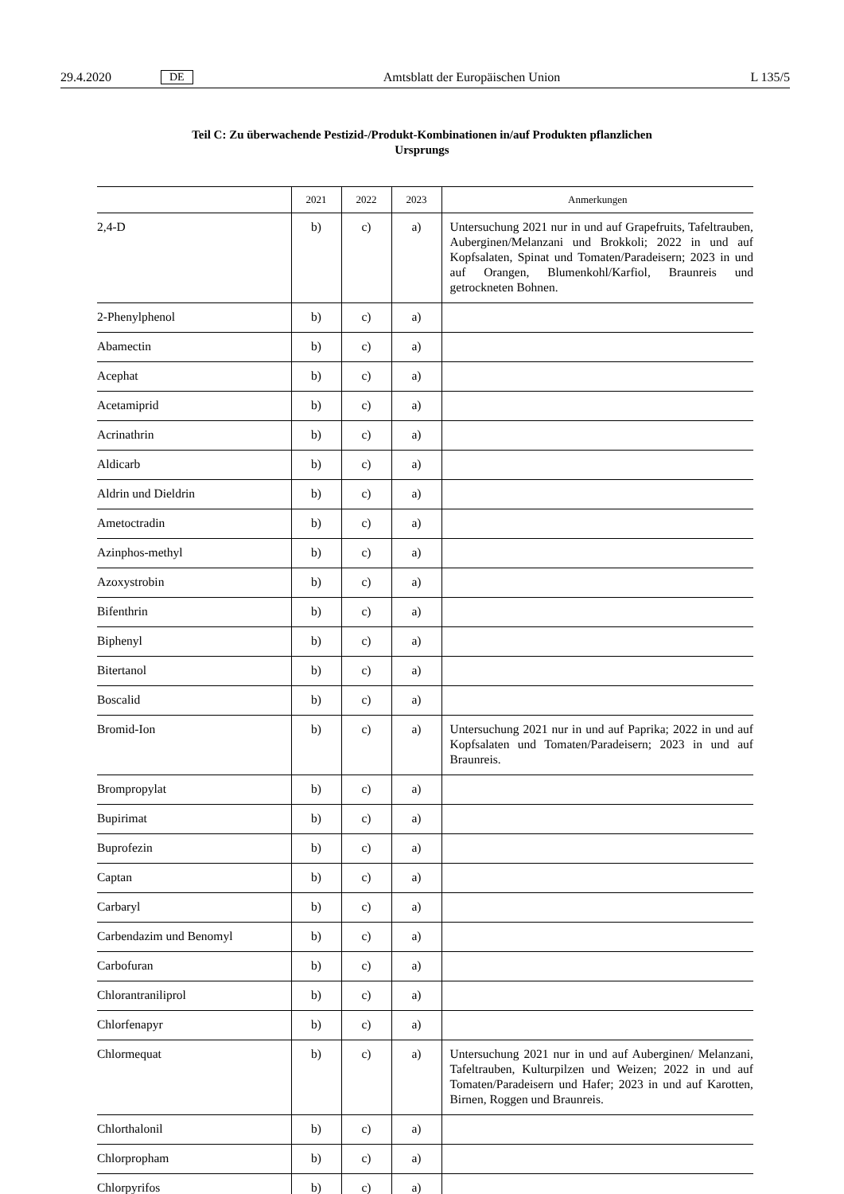29.4.2020 DE Amtsblatt der Europäischen Union L 135/5
Teil C: Zu überwachende Pestizid-/Produkt-Kombinationen in/auf Produkten pflanzlichen
Ursprungs
| | 2021 | 2022 | 2023 | Anmerkungen |
| --- | --- | --- | --- | --- |
| 2,4-D | b) | c) | a) | Untersuchung 2021 nur in und auf Grapefruits, Tafeltrauben, Auberginen/Melanzani und Brokkoli; 2022 in und auf Kopfsalaten, Spinat und Tomaten/Paradeisern; 2023 in und auf Orangen, Blumenkohl/Karfiol, Braunreis und getrockneten Bohnen. |
| 2-Phenylphenol | b) | c) | a) | |
| Abamectin | b) | c) | a) | |
| Acephat | b) | c) | a) | |
| Acetamiprid | b) | c) | a) | |
| Acrinathrin | b) | c) | a) | |
| Aldicarb | b) | c) | a) | |
| Aldrin und Dieldrin | b) | c) | a) | |
| Ametoctradin | b) | c) | a) | |
| Azinphos-methyl | b) | c) | a) | |
| Azoxystrobin | b) | c) | a) | |
| Bifenthrin | b) | c) | a) | |
| Biphenyl | b) | c) | a) | |
| Bitertanol | b) | c) | a) | |
| Boscalid | b) | c) | a) | |
| Bromid-Ion | b) | c) | a) | Untersuchung 2021 nur in und auf Paprika; 2022 in und auf Kopfsalaten und Tomaten/Paradeisern; 2023 in und auf Braunreis. |
| Brompropylat | b) | c) | a) | |
| Bupirimat | b) | c) | a) | |
| Buprofezin | b) | c) | a) | |
| Captan | b) | c) | a) | |
| Carbaryl | b) | c) | a) | |
| Carbendazim und Benomyl | b) | c) | a) | |
| Carbofuran | b) | c) | a) | |
| Chlorantraniliprol | b) | c) | a) | |
| Chlorfenapyr | b) | c) | a) | |
| Chlormequat | b) | c) | a) | Untersuchung 2021 nur in und auf Auberginen/ Melanzani, Tafeltrauben, Kulturpilzen und Weizen; 2022 in und auf Tomaten/Paradeisern und Hafer; 2023 in und auf Karotten, Birnen, Roggen und Braunreis. |
| Chlorthalonil | b) | c) | a) | |
| Chlorpropham | b) | c) | a) | |
| Chlorpyrifos | b) | c) | a) | |